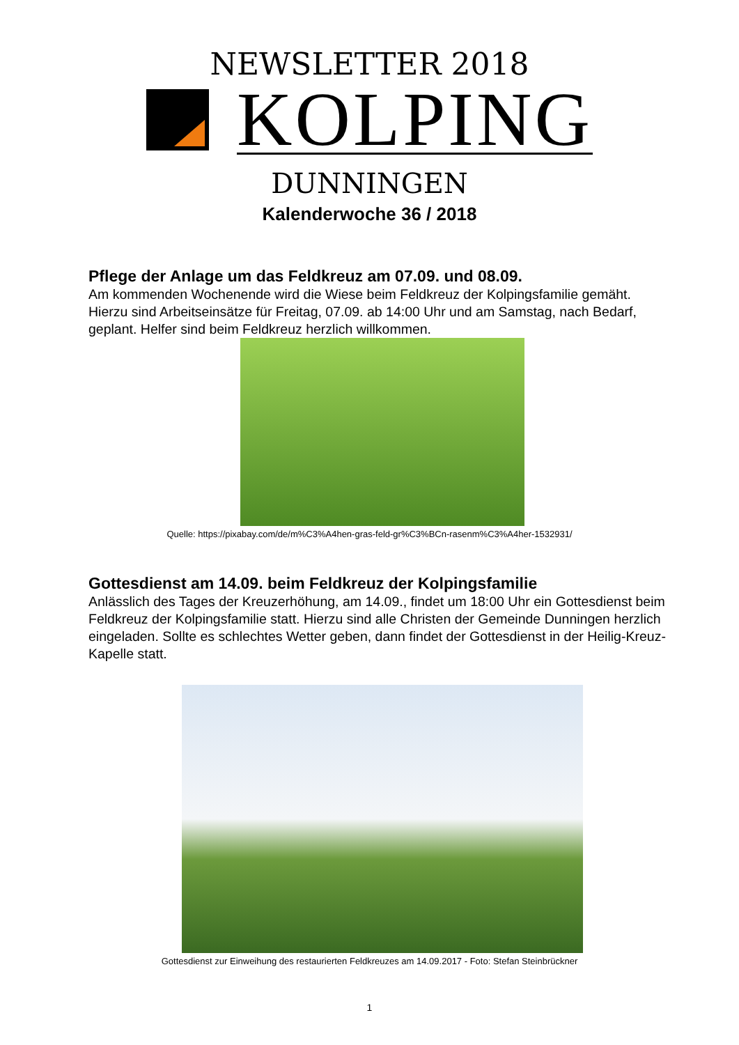NEWSLETTER 2018
KOLPING
DUNNINGEN
Kalenderwoche 36 / 2018
Pflege der Anlage um das Feldkreuz am 07.09. und 08.09.
Am kommenden Wochenende wird die Wiese beim Feldkreuz der Kolpingsfamilie gemäht. Hierzu sind Arbeitseinsätze für Freitag, 07.09. ab 14:00 Uhr und am Samstag, nach Bedarf, geplant. Helfer sind beim Feldkreuz herzlich willkommen.
Quelle: https://pixabay.com/de/m%C3%A4hen-gras-feld-gr%C3%BCn-rasenm%C3%A4her-1532931/
Gottesdienst am 14.09. beim Feldkreuz der Kolpingsfamilie
Anlässlich des Tages der Kreuzerhöhung, am 14.09., findet um 18:00 Uhr ein Gottesdienst beim Feldkreuz der Kolpingsfamilie statt. Hierzu sind alle Christen der Gemeinde Dunningen herzlich eingeladen. Sollte es schlechtes Wetter geben, dann findet der Gottesdienst in der Heilig-Kreuz-Kapelle statt.
Gottesdienst zur Einweihung des restaurierten Feldkreuzes am 14.09.2017 - Foto: Stefan Steinbrückner
1